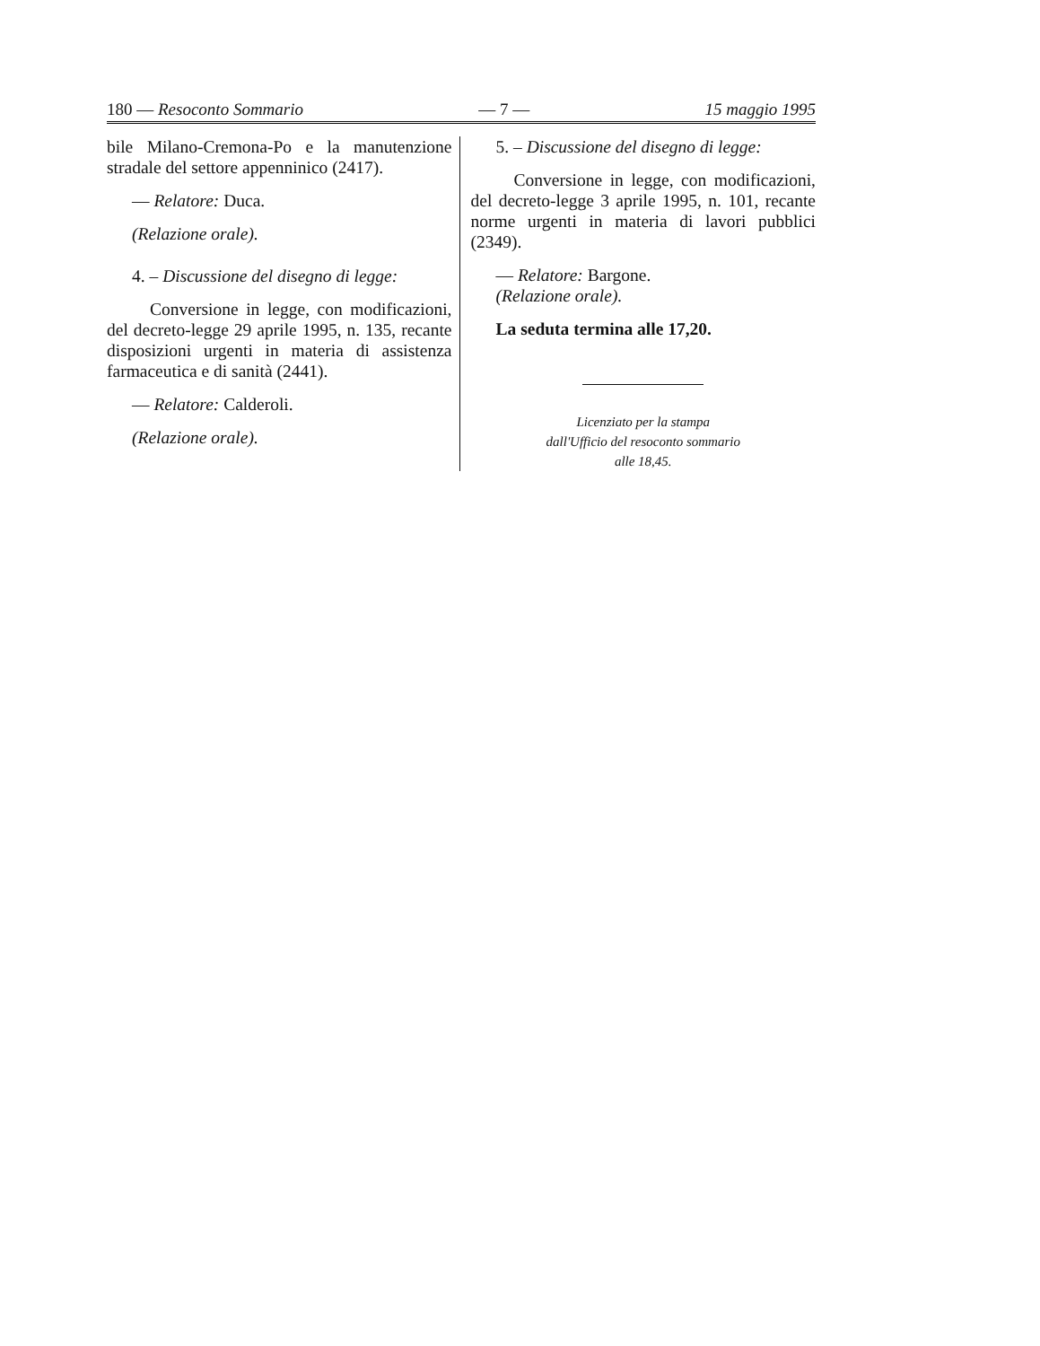180 — Resoconto Sommario — 7 — 15 maggio 1995
bile Milano-Cremona-Po e la manutenzione stradale del settore appenninico (2417).
— Relatore: Duca.
(Relazione orale).
4. – Discussione del disegno di legge:
Conversione in legge, con modificazioni, del decreto-legge 29 aprile 1995, n. 135, recante disposizioni urgenti in materia di assistenza farmaceutica e di sanità (2441).
— Relatore: Calderoli.
(Relazione orale).
5. – Discussione del disegno di legge:
Conversione in legge, con modificazioni, del decreto-legge 3 aprile 1995, n. 101, recante norme urgenti in materia di lavori pubblici (2349).
— Relatore: Bargone.
(Relazione orale).
La seduta termina alle 17,20.
Licenziato per la stampa
dall'Ufficio del resoconto sommario
alle 18,45.